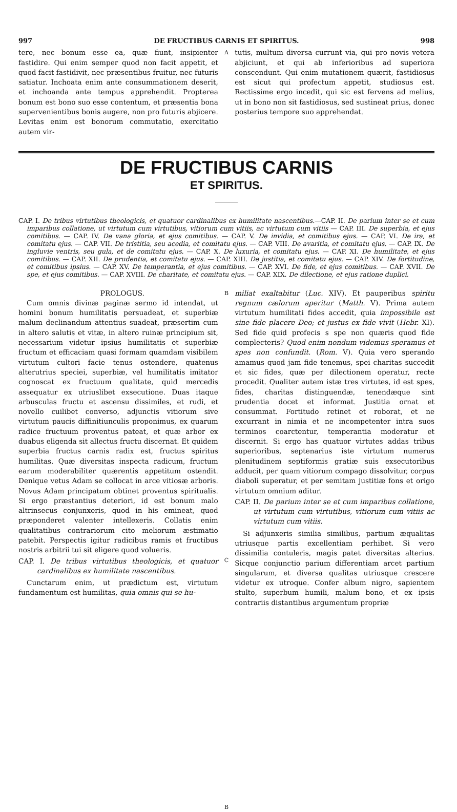997 DE FRUCTIBUS CARNIS ET SPIRITUS. 998
tere, nec bonum esse ea, quæ fiunt, insipienter fastidire. Qui enim semper quod non facit appetit, et quod facit fastidivit, nec præsentibus fruitur, nec futuris satiatur. Inchoata enim ante consummationem deserit, et inchoanda ante tempus apprehendit. Propterea bonum est bono suo esse contentum, et præsentia bona supervenientibus bonis augere, non pro futuris abjicere. Levitas enim est bonorum commutatio, exercitatio autem vir-
A
tutis, multum diversa currunt via, qui pro novis vetera abjiciunt, et qui ab inferioribus ad superiora conscendunt. Qui enim mutationem quærit, fastidiosus est sicut qui profectum appetit, studiosus est. Rectissime ergo incedit, qui sic est fervens ad melius, ut in bono non sit fastidiosus, sed sustineat prius, donec posterius tempore suo apprehendat.
DE FRUCTIBUS CARNIS
ET SPIRITUS.
CAP. I. De tribus virtutibus theologicis, et quatuor cardinalibus ex humilitate nascentibus.—CAP. II. De parium inter se et cum imparibus collatione, ut virtutum cum virtutibus, vitiorum cum vitiis, ac virtutum cum vitiis — CAP. III. De superbia, et ejus comitibus. — CAP. IV. De vana gloria, et ejus comitibus. — CAP. V. De invidia, et comitibus ejus. — CAP. VI. De ira, et comitatu ejus. — CAP. VII. De tristitia, seu acedia, et comitatu ejus. — CAP. VIII. De avaritia, et comitatu ejus. — CAP. IX. De ingluvie ventris, seu gula, et de comitatu ejus. — CAP. X. De luxuria, et comitatu ejus. — CAP. XI. De humilitate, et ejus comitibus. — CAP. XII. De prudentia, et comitatu ejus. — CAP. XIII. De justitia, et comitatu ejus. — CAP. XIV. De fortitudine, et comitibus ipsius. — CAP. XV. De temperantia, et ejus comitibus. — CAP. XVI. De fide, et ejus comitibus. — CAP. XVII. De spe, et ejus comitibus. — CAP. XVIII. De charitate, et comitatu ejus. — CAP. XIX. De dilectione, et ejus ratione duplici.
PROLOGUS.
Cum omnis divinæ paginæ sermo id intendat, ut homini bonum humilitatis persuadeat, et superbiæ malum declinandum attentius suadeat, præsertim cum in altero salutis et vitæ, in altero ruinæ principium sit, necessarium videtur ipsius humilitatis et superbiæ fructum et efficaciam quasi formam quamdam visibilem virtutum cultori facie tenus ostendere, quatenus alterutrius speciei, superbiæ, vel humilitatis imitator cognoscat ex fructuum qualitate, quid mercedis assequatur ex utriuslibet exsecutione. Duas itaque arbusculas fructu et ascensu dissimiles, et rudi, et novello cuilibet converso, adjunctis vitiorum sive virtutum paucis diffinitiunculis proponimus, ex quarum radice fructuum proventus pateat, et quæ arbor ex duabus eligenda sit allectus fructu discernat. Et quidem superbia fructus carnis radix est, fructus spiritus humilitas. Quæ diversitas inspecta radicum, fructum earum moderabiliter quærentis appetitum ostendit. Denique vetus Adam se collocat in arce vitiosæ arboris. Novus Adam principatum obtinet proventus spiritualis. Si ergo præstantius deteriori, id est bonum malo altrinsecus conjunxeris, quod in his emineat, quod præponderet valenter intellexeris. Collatis enim qualitatibus contrariorum cito meliorum æstimatio patebit. Perspectis igitur radicibus ramis et fructibus nostris arbitrii tui sit eligere quod volueris.
CAP. I. De tribus virtutibus theologicis, et quatuor cardinalibus ex humilitate nascentibus.
Cunctarum enim, ut prædictum est, virtutum fundamentum est humilitas, quia omnis qui se hu-
B
C
B
miliat exaltabitur (Luc. XIV). Et pauperibus spiritu regnum cælorum aperitur (Matth. V). Prima autem virtutum humilitati fides accedit, quia impossibile est sine fide placere Deo; et justus ex fide vivit (Hebr. XI). Sed fide quid profecis s spe non quæris quod fide complecteris? Quod enim nondum videmus speramus et spes non confundit. (Rom. V). Quia vero sperando amamus quod jam fide tenemus, spei charitas succedit et sic fides, quæ per dilectionem operatur, recte procedit. Qualiter autem istæ tres virtutes, id est spes, fides, charitas distinguendæ, tenendæque sint prudentia docet et informat. Justitia ornat et consummat. Fortitudo retinet et roborat, et ne excurrant in nimia et ne incompetenter intra suos terminos coarctentur, temperantia moderatur et discernit. Si ergo has quatuor virtutes addas tribus superioribus, septenarius iste virtutum numerus plenitudinem septiformis gratiæ suis exsecutoribus adducit, per quam vitiorum compago dissolvitur, corpus diaboli superatur, et per semitam justitiæ fons et origo virtutum omnium aditur.
CAP. II. De parium inter se et cum imparibus collatione, ut virtutum cum virtutibus, vitiorum cum vitiis ac virtutum cum vitiis.
Si adjunxeris similia similibus, partium æqualitas utriusque partis excellentiam perhibet. Si vero dissimilia contuleris, magis patet diversitas alterius. Sicque conjunctio parium differentiam arcet partium singularum, et diversa qualitas utriusque crescere videtur ex utroque. Confer album nigro, sapientem stulto, superbum humili, malum bono, et ex ipsis contrariis distantibus argumentum propriæ